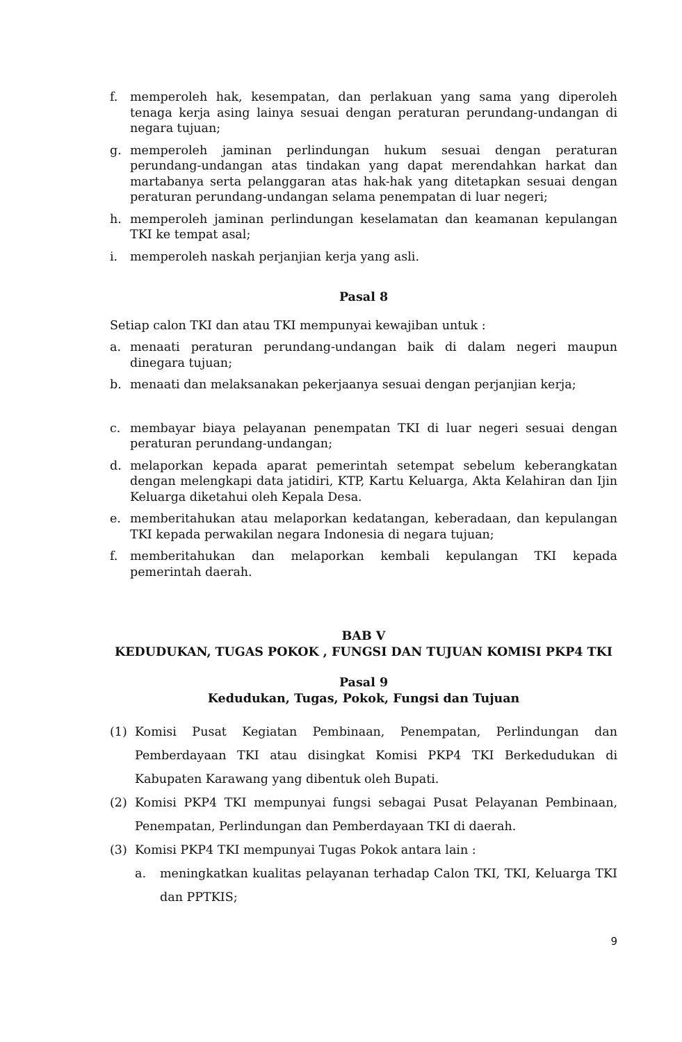f. memperoleh hak, kesempatan, dan perlakuan yang sama yang diperoleh tenaga kerja asing lainya sesuai dengan peraturan perundang-undangan di negara tujuan;
g. memperoleh jaminan perlindungan hukum sesuai dengan peraturan perundang-undangan atas tindakan yang dapat merendahkan harkat dan martabanya serta pelanggaran atas hak-hak yang ditetapkan sesuai dengan peraturan perundang-undangan selama penempatan di luar negeri;
h. memperoleh jaminan perlindungan keselamatan dan keamanan kepulangan TKI ke tempat asal;
i. memperoleh naskah perjanjian kerja yang asli.
Pasal 8
Setiap calon TKI dan atau TKI mempunyai kewajiban untuk :
a. menaati peraturan perundang-undangan baik di dalam negeri maupun dinegara tujuan;
b. menaati dan melaksanakan pekerjaanya sesuai dengan perjanjian kerja;
c. membayar biaya pelayanan penempatan TKI di luar negeri sesuai dengan peraturan perundang-undangan;
d. melaporkan kepada aparat pemerintah setempat sebelum keberangkatan dengan melengkapi data jatidiri, KTP, Kartu Keluarga, Akta Kelahiran dan Ijin Keluarga diketahui oleh Kepala Desa.
e. memberitahukan atau melaporkan kedatangan, keberadaan, dan kepulangan TKI kepada perwakilan negara Indonesia di negara tujuan;
f. memberitahukan dan melaporkan kembali kepulangan TKI kepada pemerintah daerah.
BAB V
KEDUDUKAN, TUGAS POKOK , FUNGSI DAN TUJUAN KOMISI PKP4 TKI
Pasal 9
Kedudukan, Tugas, Pokok, Fungsi dan Tujuan
(1) Komisi Pusat Kegiatan Pembinaan, Penempatan, Perlindungan dan Pemberdayaan TKI atau disingkat Komisi PKP4 TKI Berkedudukan di Kabupaten Karawang yang dibentuk oleh Bupati.
(2) Komisi PKP4 TKI mempunyai fungsi sebagai Pusat Pelayanan Pembinaan, Penempatan, Perlindungan dan Pemberdayaan TKI di daerah.
(3) Komisi PKP4 TKI mempunyai Tugas Pokok antara lain :
a. meningkatkan kualitas pelayanan terhadap Calon TKI, TKI, Keluarga TKI dan PPTKIS;
9